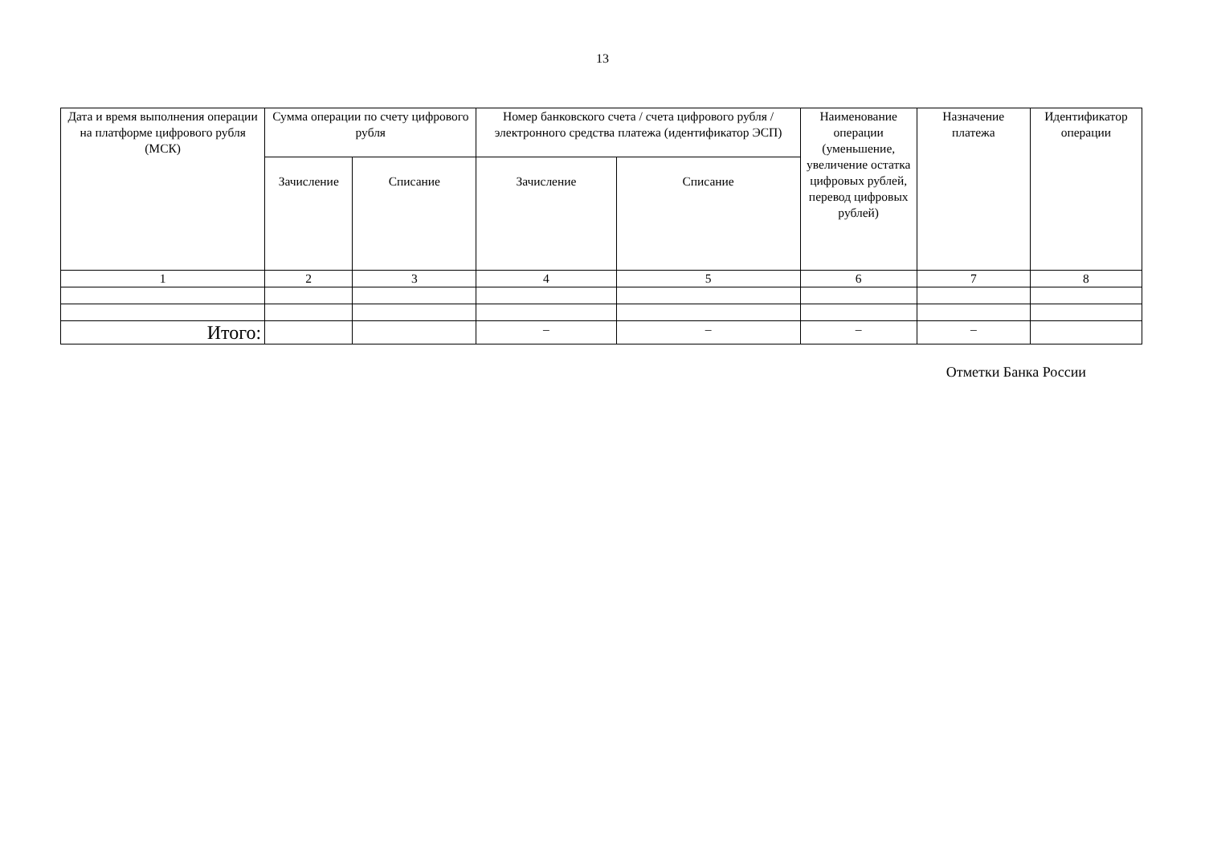13
| Дата и время выполнения операции на платформе цифрового рубля (МСК) | Сумма операции по счету цифрового рубля | | Номер банковского счета / счета цифрового рубля / электронного средства платежа (идентификатор ЭСП) | | Наименование операции (уменьшение, увеличение остатка цифровых рублей, перевод цифровых рублей) | Назначение платежа | Идентификатор операции |
| --- | --- | --- | --- | --- | --- | --- | --- |
| | Зачисление | Списание | Зачисление | Списание | | | |
| 1 | 2 | 3 | 4 | 5 | 6 | 7 | 8 |
| Итого: | | | – | – | – | – | |
Отметки Банка России